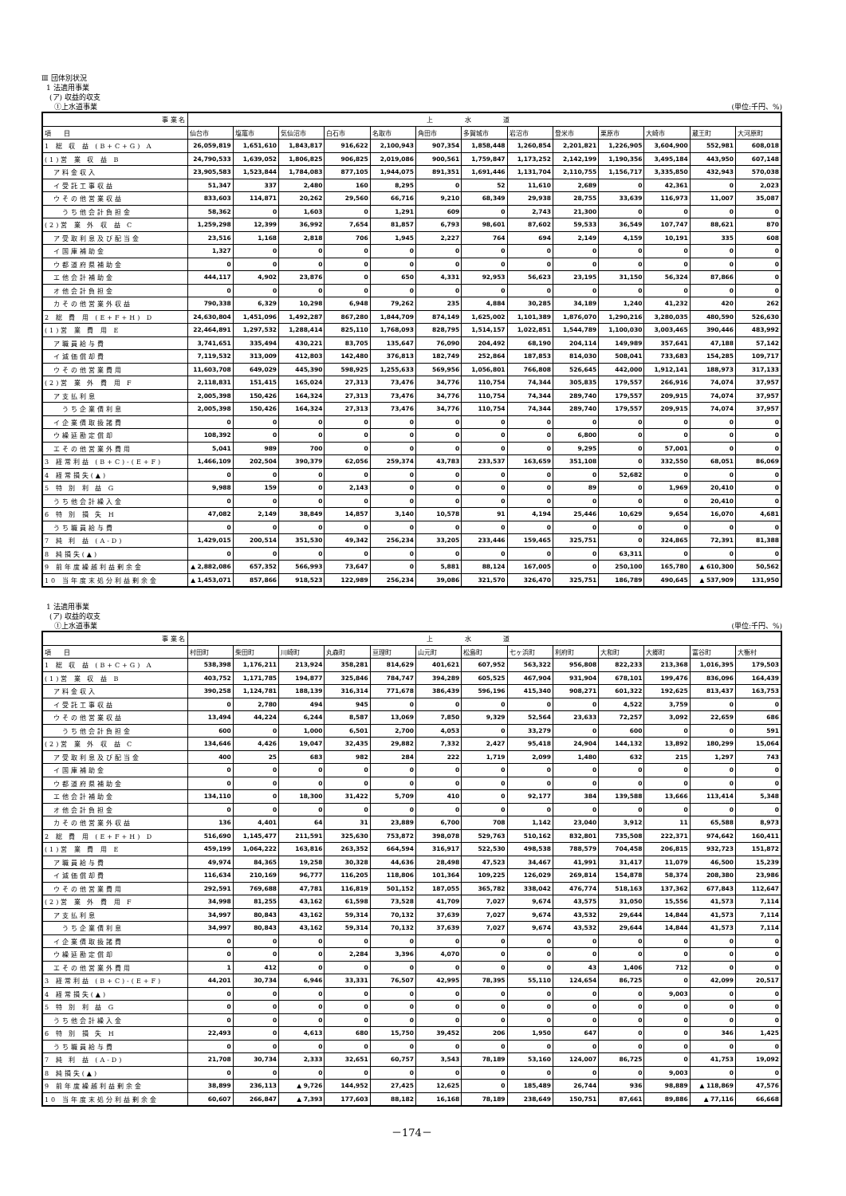Ⅲ 団体別状況
1 法適用事業
(ア) 収益的収支
①上水道事業 (単位:千円、%)
| 事 業 名 | 上水道 | | | | | | | | | | | | |
| --- | --- | --- | --- | --- | --- | --- | --- | --- | --- | --- | --- | --- | --- |
| 項 目 | 仙台市 | 塩竈市 | 気仙沼市 | 白石市 | 名取市 | 角田市 | 多賀城市 | 岩沼市 | 登米市 | 栗原市 | 大崎市 | 蔵王町 | 大河原町 |
| 1 総 収 益 (B+C+G) A | 26,059,819 | 1,651,610 | 1,843,817 | 916,622 | 2,100,943 | 907,354 | 1,858,448 | 1,260,854 | 2,201,821 | 1,226,905 | 3,604,900 | 552,981 | 608,018 |
| (1)営 業 収 益 B | 24,790,533 | 1,639,052 | 1,806,825 | 906,825 | 2,019,086 | 900,561 | 1,759,847 | 1,173,252 | 2,142,199 | 1,190,356 | 3,495,184 | 443,950 | 607,148 |
| ア料金収入 | 23,905,583 | 1,523,844 | 1,784,083 | 877,105 | 1,944,075 | 891,351 | 1,691,446 | 1,131,704 | 2,110,755 | 1,156,717 | 3,335,850 | 432,943 | 570,038 |
| イ受託工事収益 | 51,347 | 337 | 2,480 | 160 | 8,295 | 0 | 52 | 11,610 | 2,689 | 0 | 42,361 | 0 | 2,023 |
| ウその他営業収益 | 833,603 | 114,871 | 20,262 | 29,560 | 66,716 | 9,210 | 68,349 | 29,938 | 28,755 | 33,639 | 116,973 | 11,007 | 35,087 |
| うち他会計負担金 | 58,362 | 0 | 1,603 | 0 | 1,291 | 609 | 0 | 2,743 | 21,300 | 0 | 0 | 0 | 0 |
| (2)営 業 外 収 益 C | 1,259,298 | 12,399 | 36,992 | 7,654 | 81,857 | 6,793 | 98,601 | 87,602 | 59,533 | 36,549 | 107,747 | 88,621 | 870 |
| ア受取利息及び配当金 | 23,516 | 1,168 | 2,818 | 706 | 1,945 | 2,227 | 764 | 694 | 2,149 | 4,159 | 10,191 | 335 | 608 |
| イ国庫補助金 | 1,327 | 0 | 0 | 0 | 0 | 0 | 0 | 0 | 0 | 0 | 0 | 0 | 0 |
| ウ都道府県補助金 | 0 | 0 | 0 | 0 | 0 | 0 | 0 | 0 | 0 | 0 | 0 | 0 | 0 |
| エ他会計補助金 | 444,117 | 4,902 | 23,876 | 0 | 650 | 4,331 | 92,953 | 56,623 | 23,195 | 31,150 | 56,324 | 87,866 | 0 |
| オ他会計負担金 | 0 | 0 | 0 | 0 | 0 | 0 | 0 | 0 | 0 | 0 | 0 | 0 | 0 |
| カその他営業外収益 | 790,338 | 6,329 | 10,298 | 6,948 | 79,262 | 235 | 4,884 | 30,285 | 34,189 | 1,240 | 41,232 | 420 | 262 |
| 2 総 費 用 (E+F+H) D | 24,630,804 | 1,451,096 | 1,492,287 | 867,280 | 1,844,709 | 874,149 | 1,625,002 | 1,101,389 | 1,876,070 | 1,290,216 | 3,280,035 | 480,590 | 526,630 |
| (1)営 業 費 用 E | 22,464,891 | 1,297,532 | 1,288,414 | 825,110 | 1,768,093 | 828,795 | 1,514,157 | 1,022,851 | 1,544,789 | 1,100,030 | 3,003,465 | 390,446 | 483,992 |
| ア職員給与費 | 3,741,651 | 335,494 | 430,221 | 83,705 | 135,647 | 76,090 | 204,492 | 68,190 | 204,114 | 149,989 | 357,641 | 47,188 | 57,142 |
| イ減価償却費 | 7,119,532 | 313,009 | 412,803 | 142,480 | 376,813 | 182,749 | 252,864 | 187,853 | 814,030 | 508,041 | 733,683 | 154,285 | 109,717 |
| ウその他営業費用 | 11,603,708 | 649,029 | 445,390 | 598,925 | 1,255,633 | 569,956 | 1,056,801 | 766,808 | 526,645 | 442,000 | 1,912,141 | 188,973 | 317,133 |
| (2)営 業 外 費 用 F | 2,118,831 | 151,415 | 165,024 | 27,313 | 73,476 | 34,776 | 110,754 | 74,344 | 305,835 | 179,557 | 266,916 | 74,074 | 37,957 |
| ア支払利息 | 2,005,398 | 150,426 | 164,324 | 27,313 | 73,476 | 34,776 | 110,754 | 74,344 | 289,740 | 179,557 | 209,915 | 74,074 | 37,957 |
| うち企業債利息 | 2,005,398 | 150,426 | 164,324 | 27,313 | 73,476 | 34,776 | 110,754 | 74,344 | 289,740 | 179,557 | 209,915 | 74,074 | 37,957 |
| イ企業債取扱諸費 | 0 | 0 | 0 | 0 | 0 | 0 | 0 | 0 | 0 | 0 | 0 | 0 | 0 |
| ウ繰延勘定償却 | 108,392 | 0 | 0 | 0 | 0 | 0 | 0 | 0 | 6,800 | 0 | 0 | 0 | 0 |
| エその他営業外費用 | 5,041 | 989 | 700 | 0 | 0 | 0 | 0 | 0 | 9,295 | 0 | 57,001 | 0 | 0 |
| 3 経常利益 (B+C)-(E+F) | 1,466,109 | 202,504 | 390,379 | 62,056 | 259,374 | 43,783 | 233,537 | 163,659 | 351,108 | 0 | 332,550 | 68,051 | 86,069 |
| 4 経常損失(▲) | 0 | 0 | 0 | 0 | 0 | 0 | 0 | 0 | 0 | 52,682 | 0 | 0 | 0 |
| 5 特 別 利 益 G | 9,988 | 159 | 0 | 2,143 | 0 | 0 | 0 | 0 | 89 | 0 | 1,969 | 20,410 | 0 |
| うち他会計繰入金 | 0 | 0 | 0 | 0 | 0 | 0 | 0 | 0 | 0 | 0 | 0 | 20,410 | 0 |
| 6 特 別 損 失 H | 47,082 | 2,149 | 38,849 | 14,857 | 3,140 | 10,578 | 91 | 4,194 | 25,446 | 10,629 | 9,654 | 16,070 | 4,681 |
| うち職員給与費 | 0 | 0 | 0 | 0 | 0 | 0 | 0 | 0 | 0 | 0 | 0 | 0 | 0 |
| 7 純 利 益 (A-D) | 1,429,015 | 200,514 | 351,530 | 49,342 | 256,234 | 33,205 | 233,446 | 159,465 | 325,751 | 0 | 324,865 | 72,391 | 81,388 |
| 8 純損失(▲) | 0 | 0 | 0 | 0 | 0 | 0 | 0 | 0 | 0 | 63,311 | 0 | 0 | 0 |
| 9 前年度繰越利益剰余金 | ▲ 2,882,086 | 657,352 | 566,993 | 73,647 | 0 | 5,881 | 88,124 | 167,005 | 0 | 250,100 | 165,780 | ▲ 610,300 | 50,562 |
| 10 当年度末処分利益剰余金 | ▲ 1,453,071 | 857,866 | 918,523 | 122,989 | 256,234 | 39,086 | 321,570 | 326,470 | 325,751 | 186,789 | 490,645 | ▲ 537,909 | 131,950 |
1 法適用事業
(ア) 収益的収支
①上水道事業 (単位:千円、%)
| 事 業 名 | 上水道 | | | | | | | | | | | | |
| --- | --- | --- | --- | --- | --- | --- | --- | --- | --- | --- | --- | --- | --- |
| 項 目 | 村田町 | 柴田町 | 川崎町 | 丸森町 | 亘理町 | 山元町 | 松島町 | 七ヶ浜町 | 利府町 | 大和町 | 大郷町 | 富谷町 | 大衡村 |
| 1 総 収 益 (B+C+G) A | 538,398 | 1,176,211 | 213,924 | 358,281 | 814,629 | 401,621 | 607,952 | 563,322 | 956,808 | 822,233 | 213,368 | 1,016,395 | 179,503 |
| (1)営 業 収 益 B | 403,752 | 1,171,785 | 194,877 | 325,846 | 784,747 | 394,289 | 605,525 | 467,904 | 931,904 | 678,101 | 199,476 | 836,096 | 164,439 |
| ア料金収入 | 390,258 | 1,124,781 | 188,139 | 316,314 | 771,678 | 386,439 | 596,196 | 415,340 | 908,271 | 601,322 | 192,625 | 813,437 | 163,753 |
| イ受託工事収益 | 0 | 2,780 | 494 | 945 | 0 | 0 | 0 | 0 | 0 | 4,522 | 3,759 | 0 | 0 |
| ウその他営業収益 | 13,494 | 44,224 | 6,244 | 8,587 | 13,069 | 7,850 | 9,329 | 52,564 | 23,633 | 72,257 | 3,092 | 22,659 | 686 |
| うち他会計負担金 | 600 | 0 | 1,000 | 6,501 | 2,700 | 4,053 | 0 | 33,279 | 0 | 600 | 0 | 0 | 591 |
| (2)営 業 外 収 益 C | 134,646 | 4,426 | 19,047 | 32,435 | 29,882 | 7,332 | 2,427 | 95,418 | 24,904 | 144,132 | 13,892 | 180,299 | 15,064 |
| ア受取利息及び配当金 | 400 | 25 | 683 | 982 | 284 | 222 | 1,719 | 2,099 | 1,480 | 632 | 215 | 1,297 | 743 |
| イ国庫補助金 | 0 | 0 | 0 | 0 | 0 | 0 | 0 | 0 | 0 | 0 | 0 | 0 | 0 |
| ウ都道府県補助金 | 0 | 0 | 0 | 0 | 0 | 0 | 0 | 0 | 0 | 0 | 0 | 0 | 0 |
| エ他会計補助金 | 134,110 | 0 | 18,300 | 31,422 | 5,709 | 410 | 0 | 92,177 | 384 | 139,588 | 13,666 | 113,414 | 5,348 |
| オ他会計負担金 | 0 | 0 | 0 | 0 | 0 | 0 | 0 | 0 | 0 | 0 | 0 | 0 | 0 |
| カその他営業外収益 | 136 | 4,401 | 64 | 31 | 23,889 | 6,700 | 708 | 1,142 | 23,040 | 3,912 | 11 | 65,588 | 8,973 |
| 2 総 費 用 (E+F+H) D | 516,690 | 1,145,477 | 211,591 | 325,630 | 753,872 | 398,078 | 529,763 | 510,162 | 832,801 | 735,508 | 222,371 | 974,642 | 160,411 |
| (1)営 業 費 用 E | 459,199 | 1,064,222 | 163,816 | 263,352 | 664,594 | 316,917 | 522,530 | 498,538 | 788,579 | 704,458 | 206,815 | 932,723 | 151,872 |
| ア職員給与費 | 49,974 | 84,365 | 19,258 | 30,328 | 44,636 | 28,498 | 47,523 | 34,467 | 41,991 | 31,417 | 11,079 | 46,500 | 15,239 |
| イ減価償却費 | 116,634 | 210,169 | 96,777 | 116,205 | 118,806 | 101,364 | 109,225 | 126,029 | 269,814 | 154,878 | 58,374 | 208,380 | 23,986 |
| ウその他営業費用 | 292,591 | 769,688 | 47,781 | 116,819 | 501,152 | 187,055 | 365,782 | 338,042 | 476,774 | 518,163 | 137,362 | 677,843 | 112,647 |
| (2)営 業 外 費 用 F | 34,998 | 81,255 | 43,162 | 61,598 | 73,528 | 41,709 | 7,027 | 9,674 | 43,575 | 31,050 | 15,556 | 41,573 | 7,114 |
| ア支払利息 | 34,997 | 80,843 | 43,162 | 59,314 | 70,132 | 37,639 | 7,027 | 9,674 | 43,532 | 29,644 | 14,844 | 41,573 | 7,114 |
| うち企業債利息 | 34,997 | 80,843 | 43,162 | 59,314 | 70,132 | 37,639 | 7,027 | 9,674 | 43,532 | 29,644 | 14,844 | 41,573 | 7,114 |
| イ企業債取扱諸費 | 0 | 0 | 0 | 0 | 0 | 0 | 0 | 0 | 0 | 0 | 0 | 0 | 0 |
| ウ繰延勘定償却 | 0 | 0 | 0 | 2,284 | 3,396 | 4,070 | 0 | 0 | 0 | 0 | 0 | 0 | 0 |
| エその他営業外費用 | 1 | 412 | 0 | 0 | 0 | 0 | 0 | 0 | 43 | 1,406 | 712 | 0 | 0 |
| 3 経常利益 (B+C)-(E+F) | 44,201 | 30,734 | 6,946 | 33,331 | 76,507 | 42,995 | 78,395 | 55,110 | 124,654 | 86,725 | 0 | 42,099 | 20,517 |
| 4 経常損失(▲) | 0 | 0 | 0 | 0 | 0 | 0 | 0 | 0 | 0 | 0 | 9,003 | 0 | 0 |
| 5 特 別 利 益 G | 0 | 0 | 0 | 0 | 0 | 0 | 0 | 0 | 0 | 0 | 0 | 0 | 0 |
| うち他会計繰入金 | 0 | 0 | 0 | 0 | 0 | 0 | 0 | 0 | 0 | 0 | 0 | 0 | 0 |
| 6 特 別 損 失 H | 22,493 | 0 | 4,613 | 680 | 15,750 | 39,452 | 206 | 1,950 | 647 | 0 | 0 | 346 | 1,425 |
| うち職員給与費 | 0 | 0 | 0 | 0 | 0 | 0 | 0 | 0 | 0 | 0 | 0 | 0 | 0 |
| 7 純 利 益 (A-D) | 21,708 | 30,734 | 2,333 | 32,651 | 60,757 | 3,543 | 78,189 | 53,160 | 124,007 | 86,725 | 0 | 41,753 | 19,092 |
| 8 純損失(▲) | 0 | 0 | 0 | 0 | 0 | 0 | 0 | 0 | 0 | 0 | 9,003 | 0 | 0 |
| 9 前年度繰越利益剰余金 | 38,899 | 236,113 | ▲ 9,726 | 144,952 | 27,425 | 12,625 | 0 | 185,489 | 26,744 | 936 | 98,889 | ▲ 118,869 | 47,576 |
| 10 当年度末処分利益剰余金 | 60,607 | 266,847 | ▲ 7,393 | 177,603 | 88,182 | 16,168 | 78,189 | 238,649 | 150,751 | 87,661 | 89,886 | ▲ 77,116 | 66,668 |
－174－